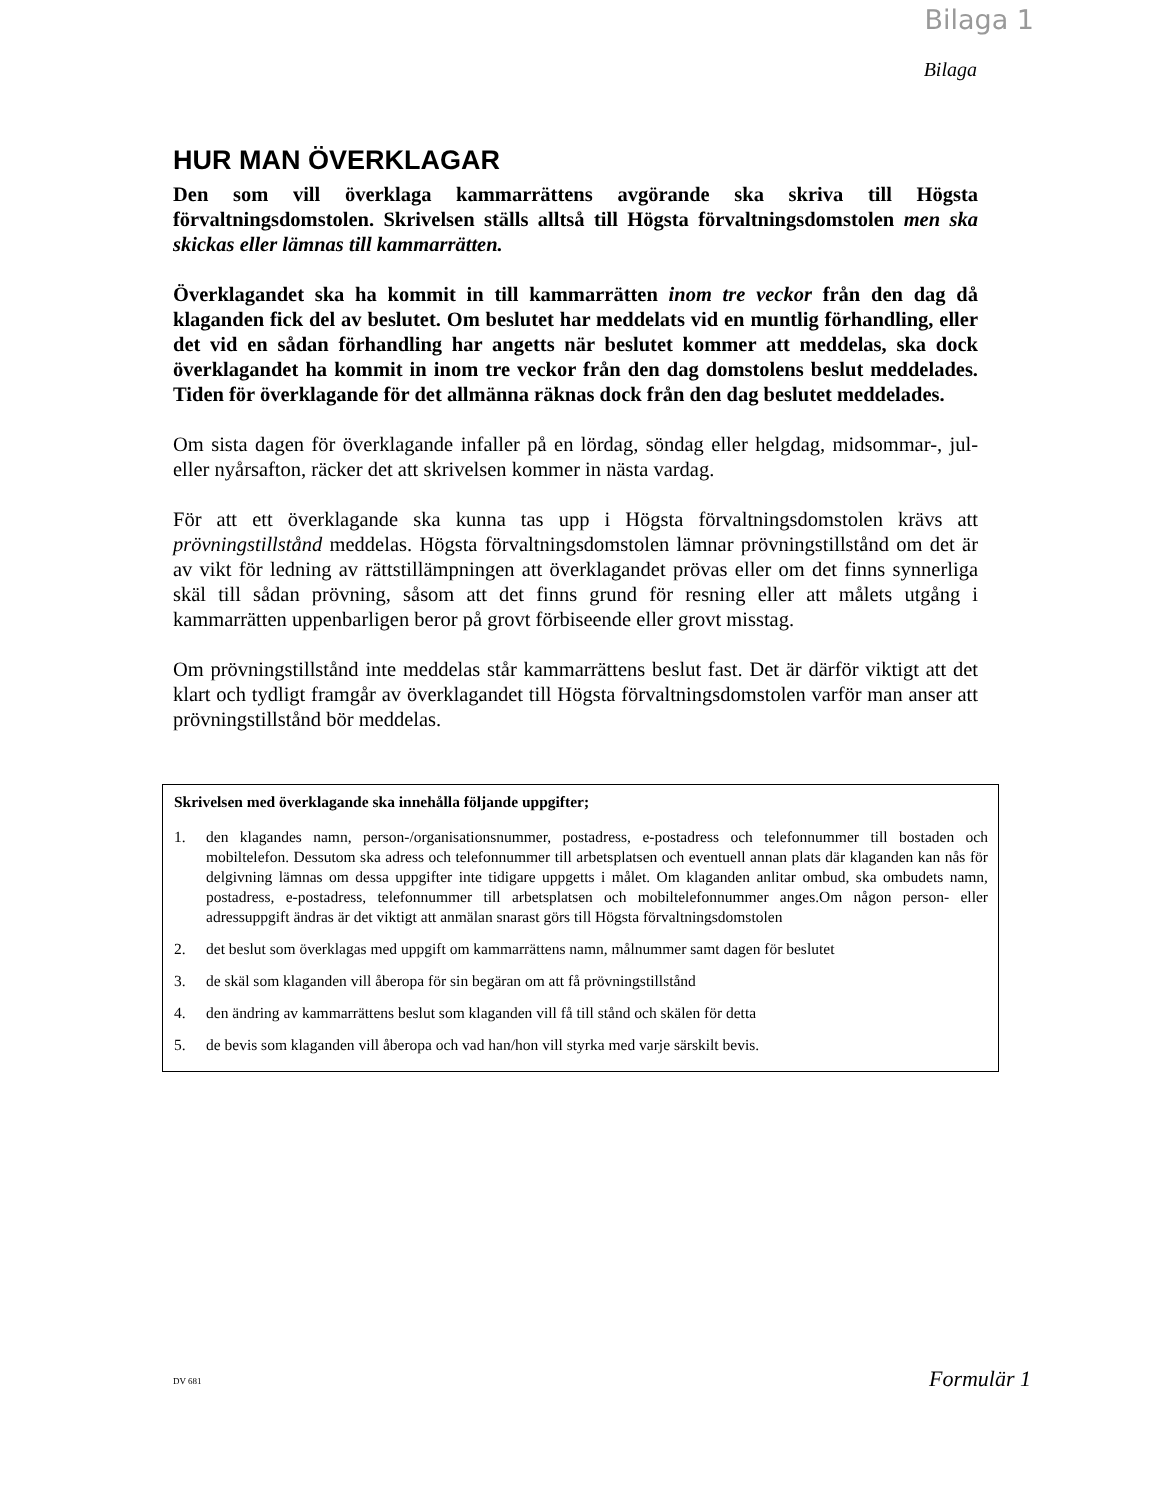Bilaga 1
Bilaga
HUR MAN ÖVERKLAGAR
Den som vill överklaga kammarrättens avgörande ska skriva till Högsta förvaltningsdomstolen. Skrivelsen ställs alltså till Högsta förvaltningsdomstolen men ska skickas eller lämnas till kammarrätten.
Överklagandet ska ha kommit in till kammarrätten inom tre veckor från den dag då klaganden fick del av beslutet. Om beslutet har meddelats vid en muntlig förhandling, eller det vid en sådan förhandling har angetts när beslutet kommer att meddelas, ska dock överklagandet ha kommit in inom tre veckor från den dag domstolens beslut meddelades. Tiden för överklagande för det allmänna räknas dock från den dag beslutet meddelades.
Om sista dagen för överklagande infaller på en lördag, söndag eller helgdag, midsommar-, jul- eller nyårsafton, räcker det att skrivelsen kommer in nästa vardag.
För att ett överklagande ska kunna tas upp i Högsta förvaltningsdomstolen krävs att prövningstillstånd meddelas. Högsta förvaltningsdomstolen lämnar prövningstillstånd om det är av vikt för ledning av rättstillämpningen att överklagandet prövas eller om det finns synnerliga skäl till sådan prövning, såsom att det finns grund för resning eller att målets utgång i kammarrätten uppenbarligen beror på grovt förbiseende eller grovt misstag.
Om prövningstillstånd inte meddelas står kammarrättens beslut fast. Det är därför viktigt att det klart och tydligt framgår av överklagandet till Högsta förvaltningsdomstolen varför man anser att prövningstillstånd bör meddelas.
Skrivelsen med överklagande ska innehålla följande uppgifter;
1. den klagandes namn, person-/organisationsnummer, postadress, e-postadress och telefonnummer till bostaden och mobiltelefon. Dessutom ska adress och telefonnummer till arbetsplatsen och eventuell annan plats där klaganden kan nås för delgivning lämnas om dessa uppgifter inte tidigare uppgetts i målet. Om klaganden anlitar ombud, ska ombudets namn, postadress, e-postadress, telefonnummer till arbetsplatsen och mobiltelefonnummer anges.Om någon person- eller adressuppgift ändras är det viktigt att anmälan snarast görs till Högsta förvaltningsdomstolen
2. det beslut som överklagas med uppgift om kammarrättens namn, målnummer samt dagen för beslutet
3. de skäl som klaganden vill åberopa för sin begäran om att få prövningstillstånd
4. den ändring av kammarrättens beslut som klaganden vill få till stånd och skälen för detta
5. de bevis som klaganden vill åberopa och vad han/hon vill styrka med varje särskilt bevis.
DV 681 Formulär 1